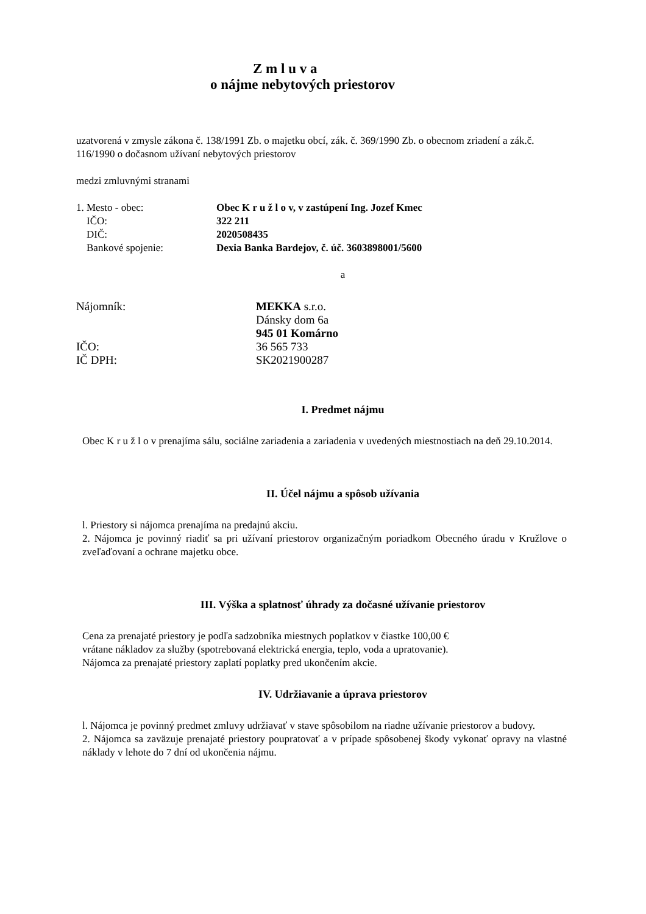Z m l u v a
o nájme nebytových priestorov
uzatvorená v zmysle zákona č. 138/1991 Zb. o majetku obcí, zák. č. 369/1990 Zb. o obecnom zriadení a zák.č. 116/1990 o dočasnom užívaní nebytových priestorov
medzi zmluvnými stranami
| 1. Mesto - obec: | Obec K r u ž l o v, v zastúpení Ing. Jozef Kmec |
| IČO: | 322 211 |
| DIČ: | 2020508435 |
| Bankové spojenie: | Dexia Banka Bardejov, č. úč. 3603898001/5600 |
a
| Nájomník: | MEKKA s.r.o. |
| | Dánsky dom 6a |
| | 945 01 Komárno |
| IČO: | 36 565 733 |
| IČ DPH: | SK2021900287 |
I. Predmet nájmu
Obec K r u ž l o v prenajíma sálu, sociálne zariadenia a zariadenia v uvedených miestnostiach na deň 29.10.2014.
II. Účel nájmu a spôsob užívania
l. Priestory si nájomca prenajíma na predajnú akciu.
2. Nájomca je povinný riadiť sa pri užívaní priestorov organizačným poriadkom Obecného úradu v Kružlove o zveľaďovaní a ochrane majetku obce.
III. Výška a splatnosť úhrady za dočasné užívanie priestorov
Cena za prenajaté priestory je podľa sadzobníka miestnych poplatkov v čiastke 100,00 €
vrátane nákladov za služby (spotrebovaná elektrická energia, teplo, voda a upratovanie).
Nájomca za prenajaté priestory zaplatí poplatky pred ukončením akcie.
IV. Udržiavanie a úprava priestorov
l. Nájomca je povinný predmet zmluvy udržiavať v stave spôsobilom na riadne užívanie priestorov a budovy.
2. Nájomca sa zaväzuje prenajaté priestory poupratovať a v prípade spôsobenej škody vykonať opravy na vlastné náklady v lehote do 7 dní od ukončenia nájmu.